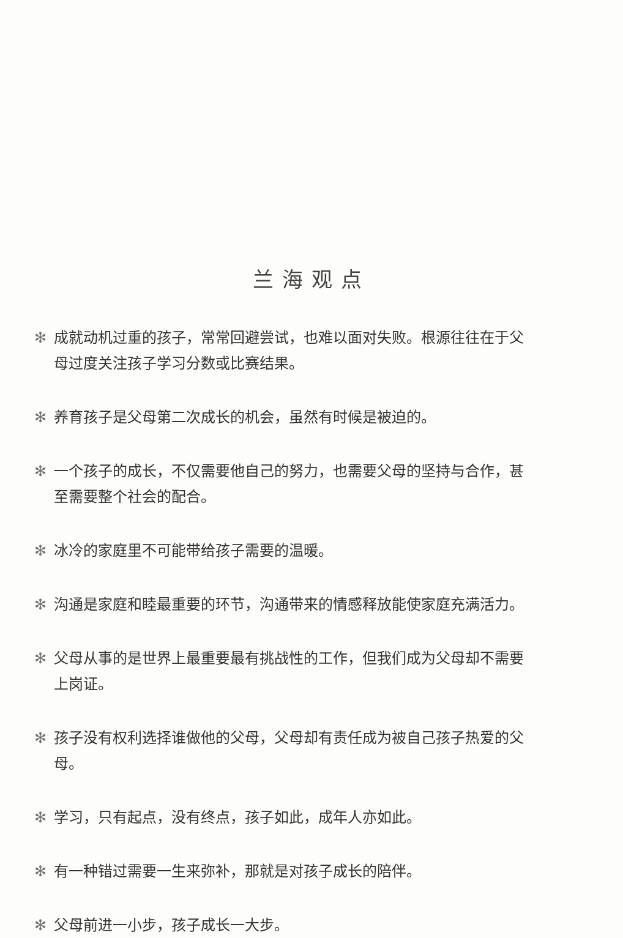兰海观点
✻ 成就动机过重的孩子，常常回避尝试，也难以面对失败。根源往往在于父母过度关注孩子学习分数或比赛结果。
✻ 养育孩子是父母第二次成长的机会，虽然有时候是被迫的。
✻ 一个孩子的成长，不仅需要他自己的努力，也需要父母的坚持与合作，甚至需要整个社会的配合。
✻ 冰冷的家庭里不可能带给孩子需要的温暖。
✻ 沟通是家庭和睦最重要的环节，沟通带来的情感释放能使家庭充满活力。
✻ 父母从事的是世界上最重要最有挑战性的工作，但我们成为父母却不需要上岗证。
✻ 孩子没有权利选择谁做他的父母，父母却有责任成为被自己孩子热爱的父母。
✻ 学习，只有起点，没有终点，孩子如此，成年人亦如此。
✻ 有一种错过需要一生来弥补，那就是对孩子成长的陪伴。
✻ 父母前进一小步，孩子成长一大步。